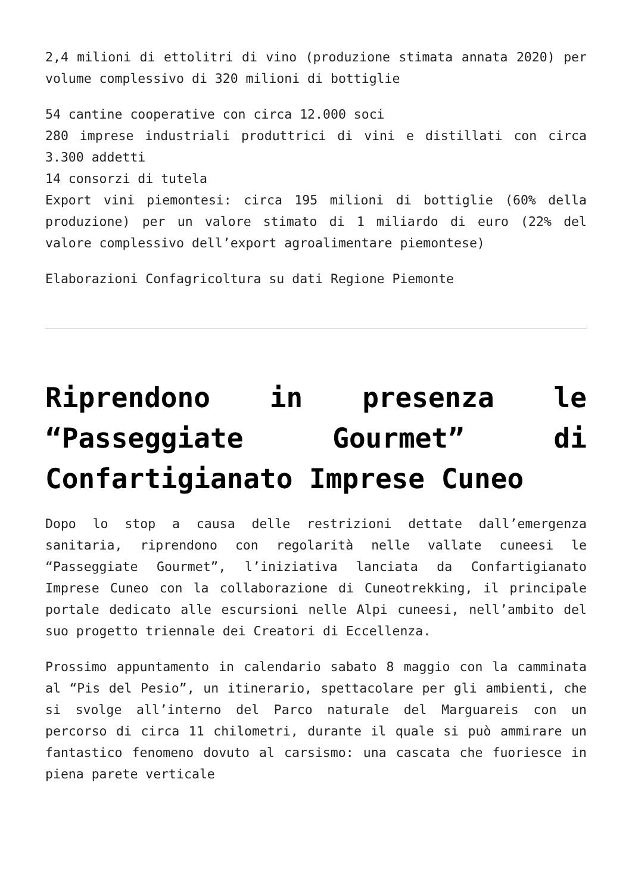2,4 milioni di ettolitri di vino (produzione stimata annata 2020) per volume complessivo di 320 milioni di bottiglie
54 cantine cooperative con circa 12.000 soci
280 imprese industriali produttrici di vini e distillati con circa 3.300 addetti
14 consorzi di tutela
Export vini piemontesi: circa 195 milioni di bottiglie (60% della produzione) per un valore stimato di 1 miliardo di euro (22% del valore complessivo dell’export agroalimentare piemontese)
Elaborazioni Confagricoltura su dati Regione Piemonte
Riprendono in presenza le “Passeggiate Gourmet” di Confartigianato Imprese Cuneo
Dopo lo stop a causa delle restrizioni dettate dall’emergenza sanitaria, riprendono con regolarità nelle vallate cuneesi le “Passeggiate Gourmet”, l’iniziativa lanciata da Confartigianato Imprese Cuneo con la collaborazione di Cuneotrekking, il principale portale dedicato alle escursioni nelle Alpi cuneesi, nell’ambito del suo progetto triennale dei Creatori di Eccellenza.
Prossimo appuntamento in calendario sabato 8 maggio con la camminata al “Pis del Pesio”, un itinerario, spettacolare per gli ambienti, che si svolge all’interno del Parco naturale del Marguareis con un percorso di circa 11 chilometri, durante il quale si può ammirare un fantastico fenomeno dovuto al carsismo: una cascata che fuoriesce in piena parete verticale